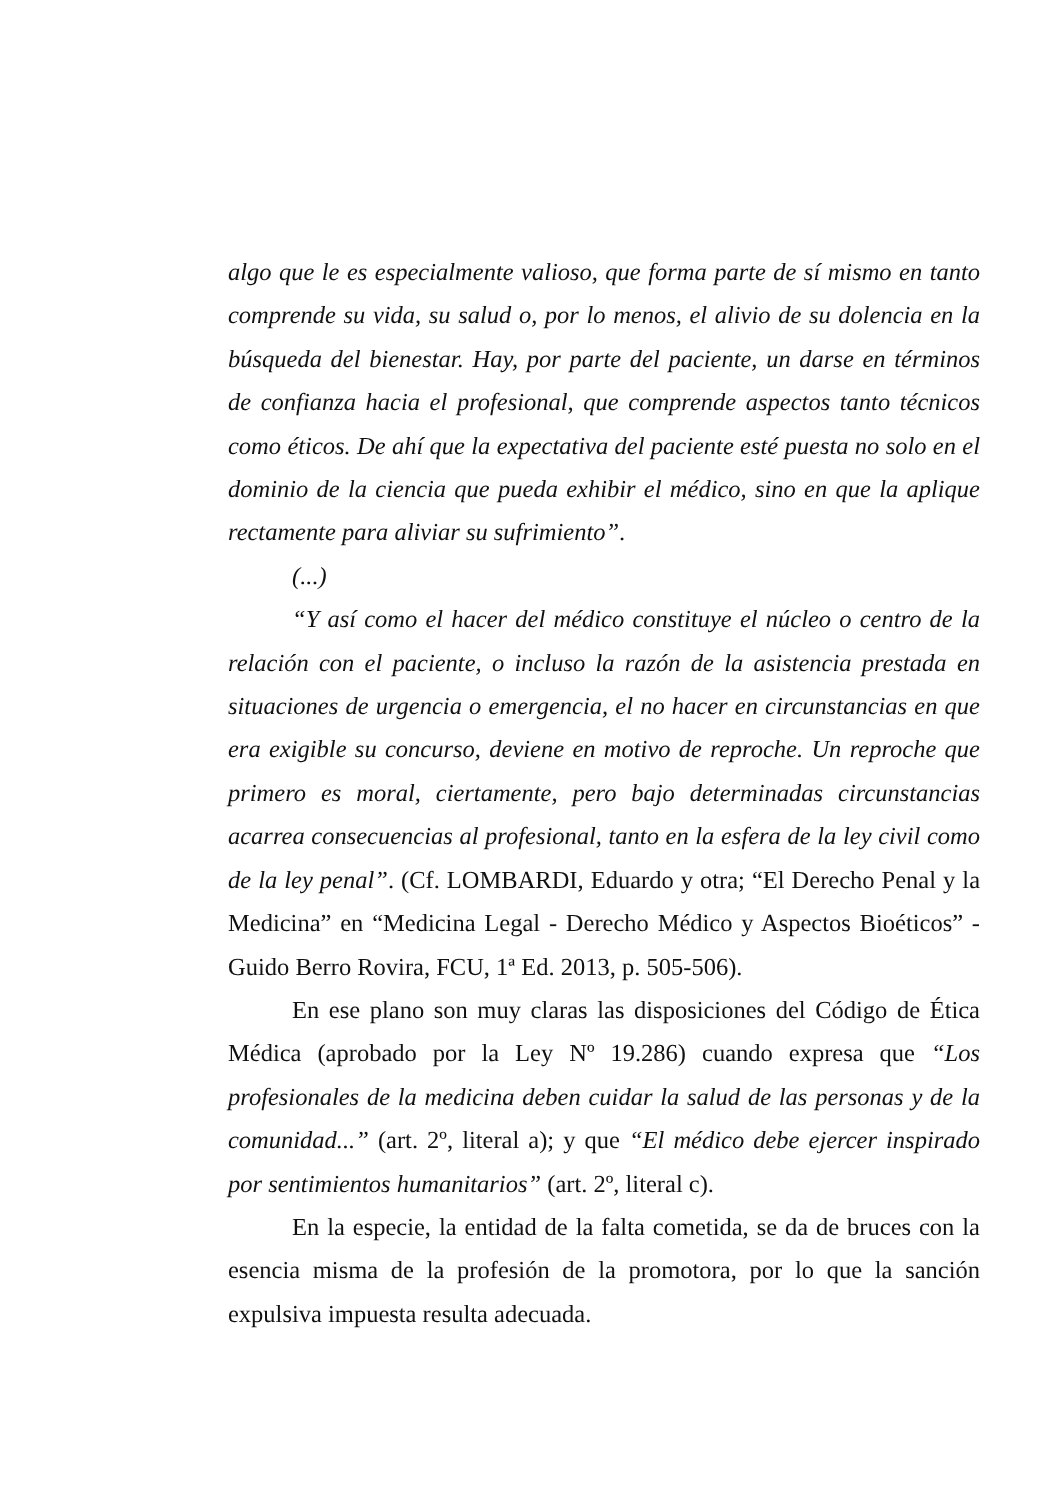algo que le es especialmente valioso, que forma parte de sí mismo en tanto comprende su vida, su salud o, por lo menos, el alivio de su dolencia en la búsqueda del bienestar. Hay, por parte del paciente, un darse en términos de confianza hacia el profesional, que comprende aspectos tanto técnicos como éticos. De ahí que la expectativa del paciente esté puesta no solo en el dominio de la ciencia que pueda exhibir el médico, sino en que la aplique rectamente para aliviar su sufrimiento”.
(...)
“Y así como el hacer del médico constituye el núcleo o centro de la relación con el paciente, o incluso la razón de la asistencia prestada en situaciones de urgencia o emergencia, el no hacer en circunstancias en que era exigible su concurso, deviene en motivo de reproche. Un reproche que primero es moral, ciertamente, pero bajo determinadas circunstancias acarrea consecuencias al profesional, tanto en la esfera de la ley civil como de la ley penal”. (Cf. LOMBARDI, Eduardo y otra; “El Derecho Penal y la Medicina” en “Medicina Legal - Derecho Médico y Aspectos Bioéticos” - Guido Berro Rovira, FCU, 1ª Ed. 2013, p. 505-506).
En ese plano son muy claras las disposiciones del Código de Ética Médica (aprobado por la Ley Nº 19.286) cuando expresa que “Los profesionales de la medicina deben cuidar la salud de las personas y de la comunidad...” (art. 2º, literal a); y que “El médico debe ejercer inspirado por sentimientos humanitarios” (art. 2º, literal c).
En la especie, la entidad de la falta cometida, se da de bruces con la esencia misma de la profesión de la promotora, por lo que la sanción expulsiva impuesta resulta adecuada.